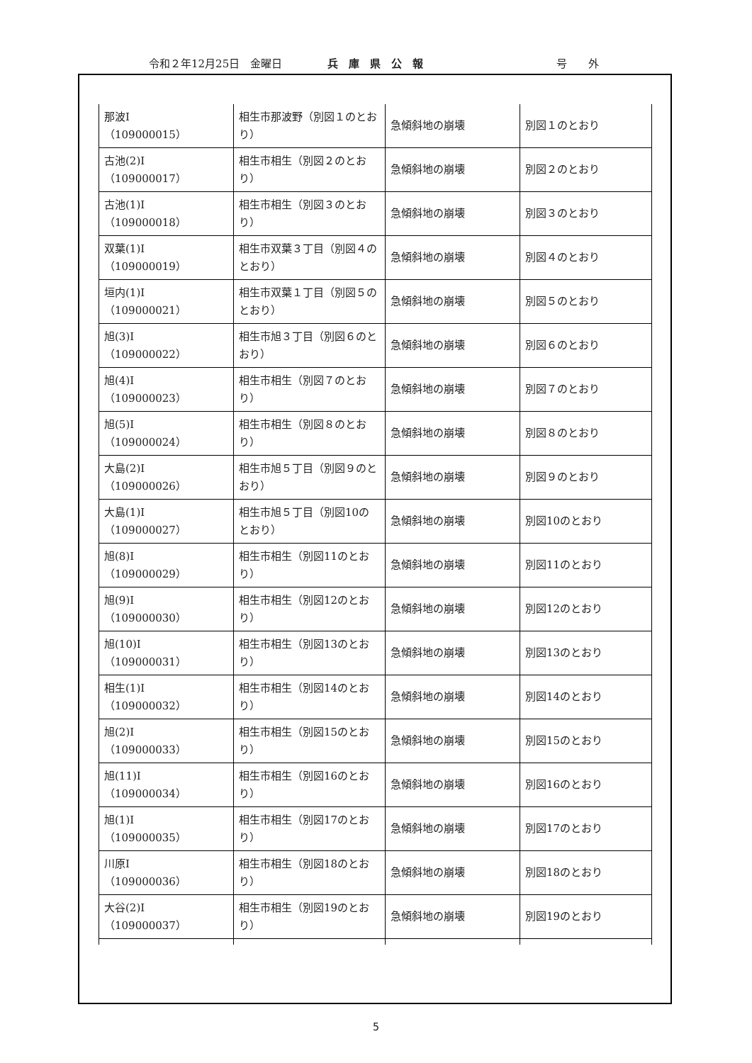令和２年12月25日　金曜日 兵　庫　県　公　報 号　　外
| 那波Ⅰ （109000015） | 相生市那波野（別図１のとおり） | 急傾斜地の崩壊 | 別図１のとおり |
| 古池(2)Ⅰ （109000017） | 相生市相生（別図２のとおり） | 急傾斜地の崩壊 | 別図２のとおり |
| 古池(1)Ⅰ （109000018） | 相生市相生（別図３のとおり） | 急傾斜地の崩壊 | 別図３のとおり |
| 双葉(1)Ⅰ （109000019） | 相生市双葉３丁目（別図４のとおり） | 急傾斜地の崩壊 | 別図４のとおり |
| 垣内(1)Ⅰ （109000021） | 相生市双葉１丁目（別図５のとおり） | 急傾斜地の崩壊 | 別図５のとおり |
| 旭(3)Ⅰ （109000022） | 相生市旭３丁目（別図６のとおり） | 急傾斜地の崩壊 | 別図６のとおり |
| 旭(4)Ⅰ （109000023） | 相生市相生（別図７のとおり） | 急傾斜地の崩壊 | 別図７のとおり |
| 旭(5)Ⅰ （109000024） | 相生市相生（別図８のとおり） | 急傾斜地の崩壊 | 別図８のとおり |
| 大島(2)Ⅰ （109000026） | 相生市旭５丁目（別図９のとおり） | 急傾斜地の崩壊 | 別図９のとおり |
| 大島(1)Ⅰ （109000027） | 相生市旭５丁目（別図10のとおり） | 急傾斜地の崩壊 | 別図10のとおり |
| 旭(8)Ⅰ （109000029） | 相生市相生（別図11のとおり） | 急傾斜地の崩壊 | 別図11のとおり |
| 旭(9)Ⅰ （109000030） | 相生市相生（別図12のとおり） | 急傾斜地の崩壊 | 別図12のとおり |
| 旭(10)Ⅰ （109000031） | 相生市相生（別図13のとおり） | 急傾斜地の崩壊 | 別図13のとおり |
| 相生(1)Ⅰ （109000032） | 相生市相生（別図14のとおり） | 急傾斜地の崩壊 | 別図14のとおり |
| 旭(2)Ⅰ （109000033） | 相生市相生（別図15のとおり） | 急傾斜地の崩壊 | 別図15のとおり |
| 旭(11)Ⅰ （109000034） | 相生市相生（別図16のとおり） | 急傾斜地の崩壊 | 別図16のとおり |
| 旭(1)Ⅰ （109000035） | 相生市相生（別図17のとおり） | 急傾斜地の崩壊 | 別図17のとおり |
| 川原Ⅰ （109000036） | 相生市相生（別図18のとおり） | 急傾斜地の崩壊 | 別図18のとおり |
| 大谷(2)Ⅰ （109000037） | 相生市相生（別図19のとおり） | 急傾斜地の崩壊 | 別図19のとおり |
5